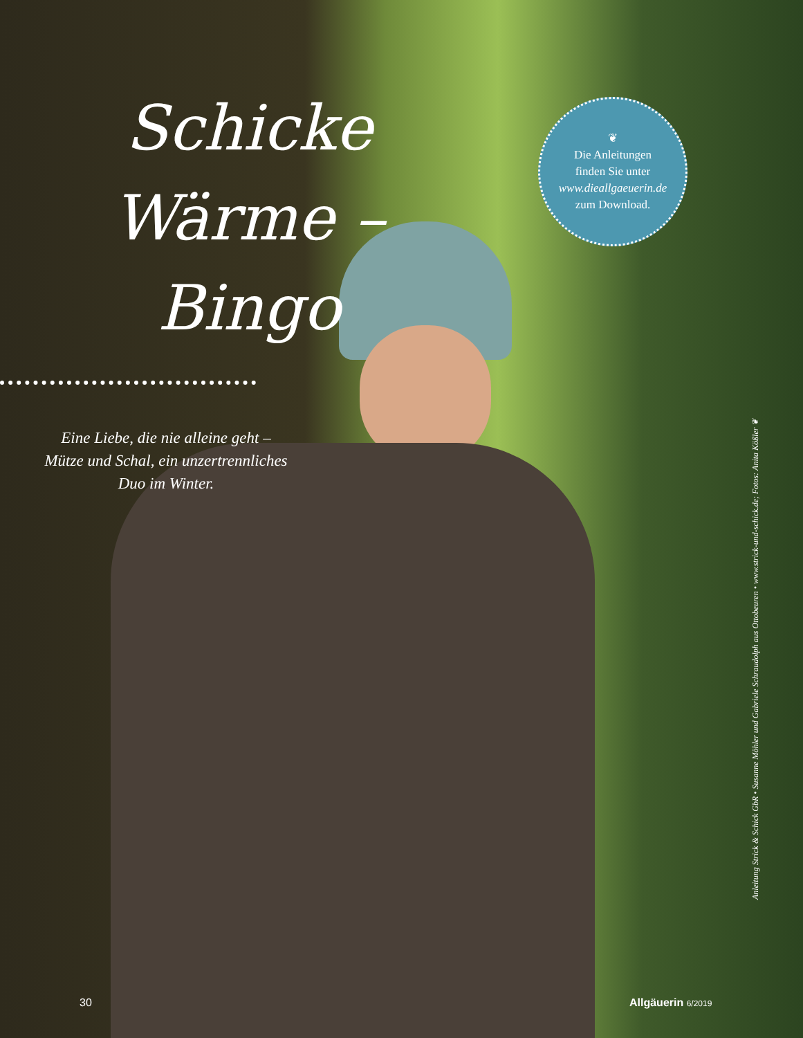Schicke Wärme –
Bingo
Eine Liebe, die nie alleine geht – Mütze und Schal, ein unzertrennliches Duo im Winter.
❦
Die Anleitungen
finden Sie unter
www.dieallgaeuerin.de
zum Download.
Anleitung Strick & Schick GbR • Susanne Möhler und Gabriele Schraudolph aus Ottobeuren • www.strick-und-schick.de; Fotos: Anita Kößler ❦
30 Allgäuerin 6/2019